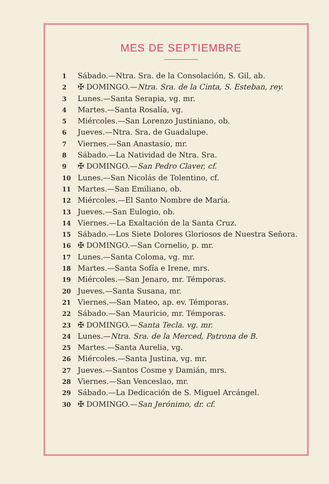MES DE SEPTIEMBRE
1 Sábado.—Ntra. Sra. de la Consolación, S. Gil, ab.
2 ✠ DOMINGO.—Ntra. Sra. de la Cinta, S. Esteban, rey.
3 Lunes.—Santa Serapia, vg. mr.
4 Martes.—Santa Rosalía, vg.
5 Miércoles.—San Lorenzo Justiniano, ob.
6 Jueves.—Ntra. Sra. de Guadalupe.
7 Viernes.—San Anastasio, mr.
8 Sábado.—La Natividad de Ntra. Sra.
9 ✠ DOMINGO.—San Pedro Claver, cf.
10 Lunes.—San Nicolás de Tolentino, cf.
11 Martes.—San Emiliano, ob.
12 Miércoles.—El Santo Nombre de María.
13 Jueves.—San Eulogio, ob.
14 Viernes.—La Exaltación de la Santa Cruz.
15 Sábado.—Los Siete Dolores Gloriosos de Nuestra Señora.
16 ✠ DOMINGO.—San Cornelio, p. mr.
17 Lunes.—Santa Coloma, vg. mr.
18 Martes.—Santa Sofía e Irene, mrs.
19 Miércoles.—San Jenaro, mr. Témporas.
20 Jueves.—Santa Susana, mr.
21 Viernes.—San Mateo, ap. ev. Témporas.
22 Sábado.—San Mauricio, mr. Témporas.
23 ✠ DOMINGO.—Santa Tecla. vg. mr.
24 Lunes.—Ntra. Sra. de la Merced, Patrona de B.
25 Martes.—Santa Aurelia, vg.
26 Miércoles.—Santa Justina, vg. mr.
27 Jueves.—Santos Cosme y Damián, mrs.
28 Viernes.—San Venceslao, mr.
29 Sábado.—La Dedicación de S. Miguel Arcángel.
30 ✠ DOMINGO.—San Jerónimo, dr. cf.